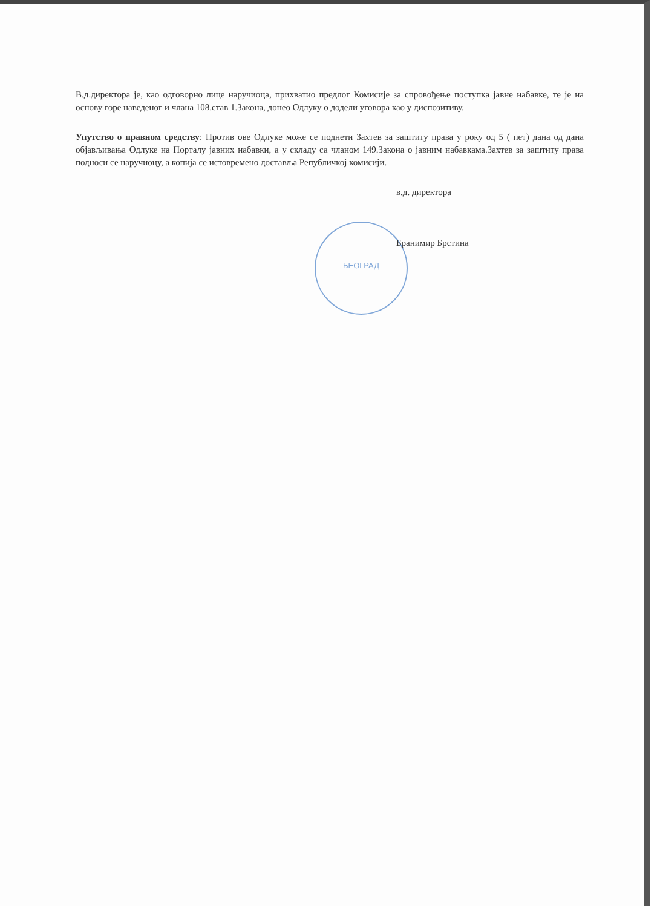БЕОГРАД
В.д.директора је, као одговорно лице наручиоца, прихватио предлог Комисије за спровођење поступка јавне набавке, те је на основу горе наведеног и члана 108.став 1.Закона, донео Одлуку о додели уговора као у диспозитиву.
Упутство о правном средству: Против ове Одлуке може се поднети Захтев за заштиту права у року од 5 ( пет) дана од дана објављивања Одлуке на Порталу јавних набавки, а у складу са чланом 149.Закона о јавним набавкама.Захтев за заштиту права подноси се наручиоцу, а копија се истовремено доставља Републичкој комисији.
в.д. директора
Бранимир Брстина